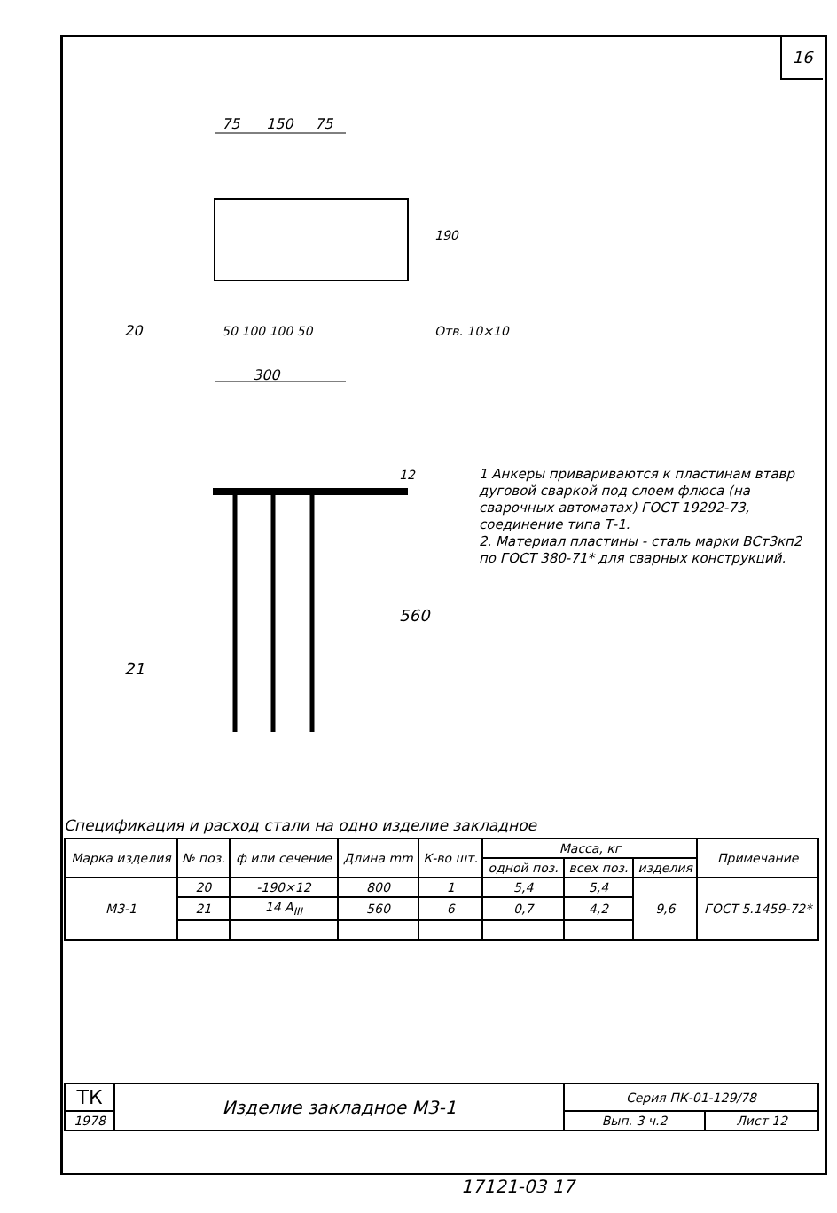16
75
150
75
50 100 100 50
300
20
Отв. 10×10
190
12
560
21
1 Анкеры привариваются к пластинам втавр дуговой сваркой под слоем флюса (на сварочных автоматах) ГОСТ 19292-73, соединение типа Т-1.
2. Материал пластины - сталь марки ВСт3кп2 по ГОСТ 380-71* для сварных конструкций.
Спецификация и расход стали на одно изделие закладное
| Марка изделия | № поз. | ф или сечение | Длина mm | К-во шт. | Масса, кг | | | Примечание |
| --- | --- | --- | --- | --- | --- | --- | --- | --- |
| | | | | | одной поз. | всех поз. | изделия | |
| М3-1 | 20 | -190×12 | 800 | 1 | 5,4 | 5,4 | 9,6 | ГОСТ 5.1459-72* |
| | 21 | 14 А<sub>III</sub> | 560 | 6 | 0,7 | 4,2 | | |
| ТК | Изделие закладное М3-1 | Серия ПК-01-129/78 | |
| 1978 | | Вып. 3 ч.2 | Лист 12 |
17121-03 17